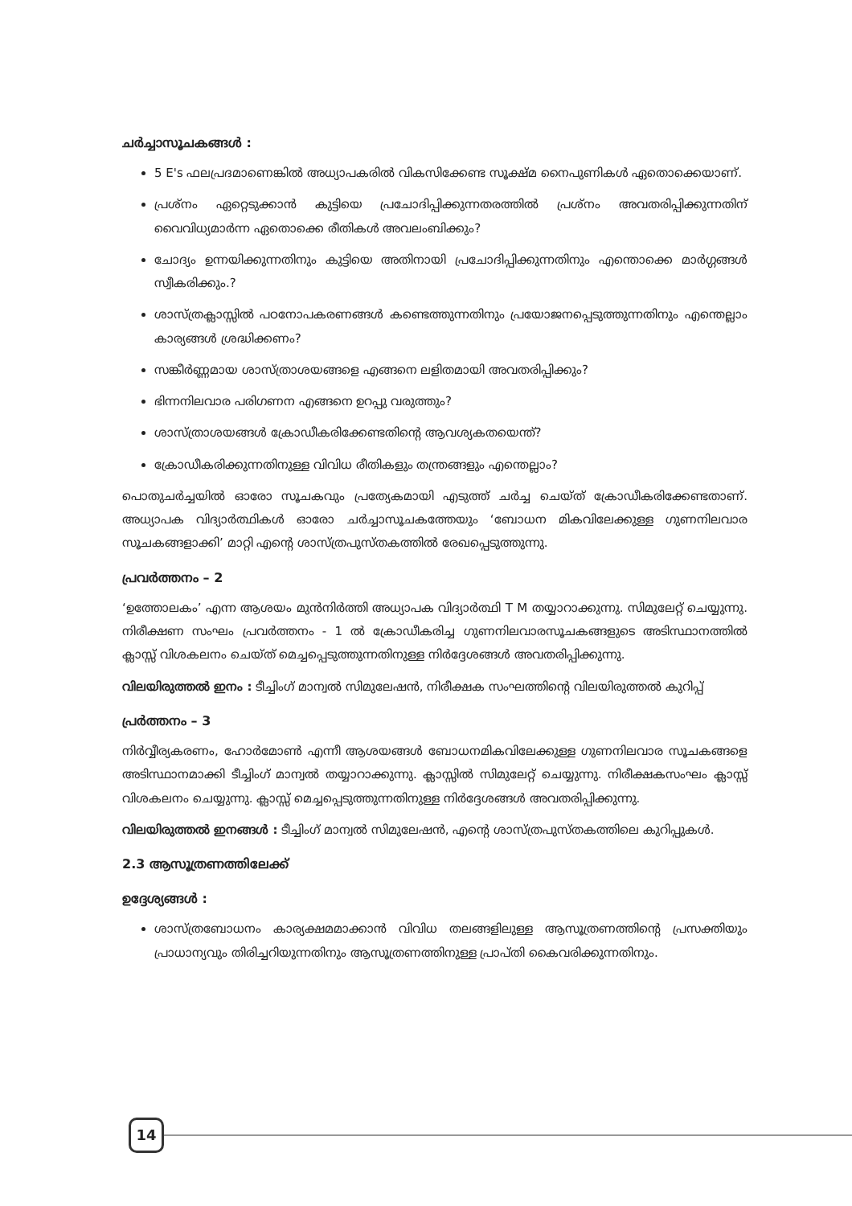ചർച്ചാസൂചകങ്ങൾ :
5 E's ഫലപ്രദമാണെങ്കിൽ അധ്യാപകരിൽ വികസിക്കേണ്ട സൂക്ഷ്മ നൈപുണികൾ ഏതൊക്കെയാണ്.
പ്രശ്നം ഏറ്റെടുക്കാൻ കുട്ടിയെ പ്രചോദിപ്പിക്കുന്നതരത്തിൽ പ്രശ്നം അവതരിപ്പിക്കുന്നതിന് വൈവിധ്യമാർന്ന ഏതൊക്കെ രീതികൾ അവലംബിക്കും?
ചോദ്യം ഉന്നയിക്കുന്നതിനും കുട്ടിയെ അതിനായി പ്രചോദിപ്പിക്കുന്നതിനും എന്തൊക്കെ മാർഗ്ഗങ്ങൾ സ്വീകരിക്കും.?
ശാസ്ത്രക്ലാസ്സിൽ പഠനോപകരണങ്ങൾ കണ്ടെത്തുന്നതിനും പ്രയോജനപ്പെടുത്തുന്നതിനും എന്തെല്ലാം കാര്യങ്ങൾ ശ്രദ്ധിക്കണം?
സങ്കീർണ്ണമായ ശാസ്ത്രാശയങ്ങളെ എങ്ങനെ ലളിതമായി അവതരിപ്പിക്കും?
ഭിന്നനിലവാര പരിഗണന എങ്ങനെ ഉറപ്പു വരുത്തും?
ശാസ്ത്രാശയങ്ങൾ ക്രോഡീകരിക്കേണ്ടതിന്റെ ആവശ്യകതയെന്ത്?
ക്രോഡീകരിക്കുന്നതിനുള്ള വിവിധ രീതികളും തന്ത്രങ്ങളും എന്തെല്ലാം?
പൊതുചർച്ചയിൽ ഓരോ സൂചകവും പ്രത്യേകമായി എടുത്ത് ചർച്ച ചെയ്ത് ക്രോഡീകരിക്കേണ്ടതാണ്. അധ്യാപക വിദ്യാർത്ഥികൾ ഓരോ ചർച്ചാസൂചകത്തേയും ‘ബോധന മികവിലേക്കുള്ള ഗുണനിലവാര സൂചകങ്ങളാക്കി’ മാറ്റി എന്റെ ശാസ്ത്രപുസ്തകത്തിൽ രേഖപ്പെടുത്തുന്നു.
പ്രവർത്തനം – 2
‘ഉത്തോലകം’ എന്ന ആശയം മുൻനിർത്തി അധ്യാപക വിദ്യാർത്ഥി T M തയ്യാറാക്കുന്നു. സിമുലേറ്റ് ചെയ്യുന്നു. നിരീക്ഷണ സംഘം പ്രവർത്തനം - 1 ൽ ക്രോഡീകരിച്ച ഗുണനിലവാരസൂചകങ്ങളുടെ അടിസ്ഥാനത്തിൽ ക്ലാസ്സ് വിശകലനം ചെയ്ത് മെച്ചപ്പെടുത്തുന്നതിനുള്ള നിർദ്ദേശങ്ങൾ അവതരിപ്പിക്കുന്നു.
വിലയിരുത്തൽ ഇനം : ടീച്ചിംഗ് മാന്വൽ സിമുലേഷൻ, നിരീക്ഷക സംഘത്തിന്റെ വിലയിരുത്തൽ കുറിപ്പ്
പ്രർത്തനം – 3
നിർവ്വീര്യകരണം, ഹോർമോൺ എന്നീ ആശയങ്ങൾ ബോധനമികവിലേക്കുള്ള ഗുണനിലവാര സൂചകങ്ങളെ അടിസ്ഥാനമാക്കി ടീച്ചിംഗ് മാന്വൽ തയ്യാറാക്കുന്നു. ക്ലാസ്സിൽ സിമുലേറ്റ് ചെയ്യുന്നു. നിരീക്ഷകസംഘം ക്ലാസ്സ് വിശകലനം ചെയ്യുന്നു. ക്ലാസ്സ് മെച്ചപ്പെടുത്തുന്നതിനുള്ള നിർദ്ദേശങ്ങൾ അവതരിപ്പിക്കുന്നു.
വിലയിരുത്തൽ ഇനങ്ങൾ : ടീച്ചിംഗ് മാന്വൽ സിമുലേഷൻ, എന്റെ ശാസ്ത്രപുസ്തകത്തിലെ കുറിപ്പുകൾ.
2.3 ആസൂത്രണത്തിലേക്ക്
ഉദ്ദേശ്യങ്ങൾ :
ശാസ്ത്രബോധനം കാര്യക്ഷമമാക്കാൻ വിവിധ തലങ്ങളിലുള്ള ആസൂത്രണത്തിന്റെ പ്രസക്തിയും പ്രാധാന്യവും തിരിച്ചറിയുന്നതിനും ആസൂത്രണത്തിനുള്ള പ്രാപ്തി കൈവരിക്കുന്നതിനും.
14